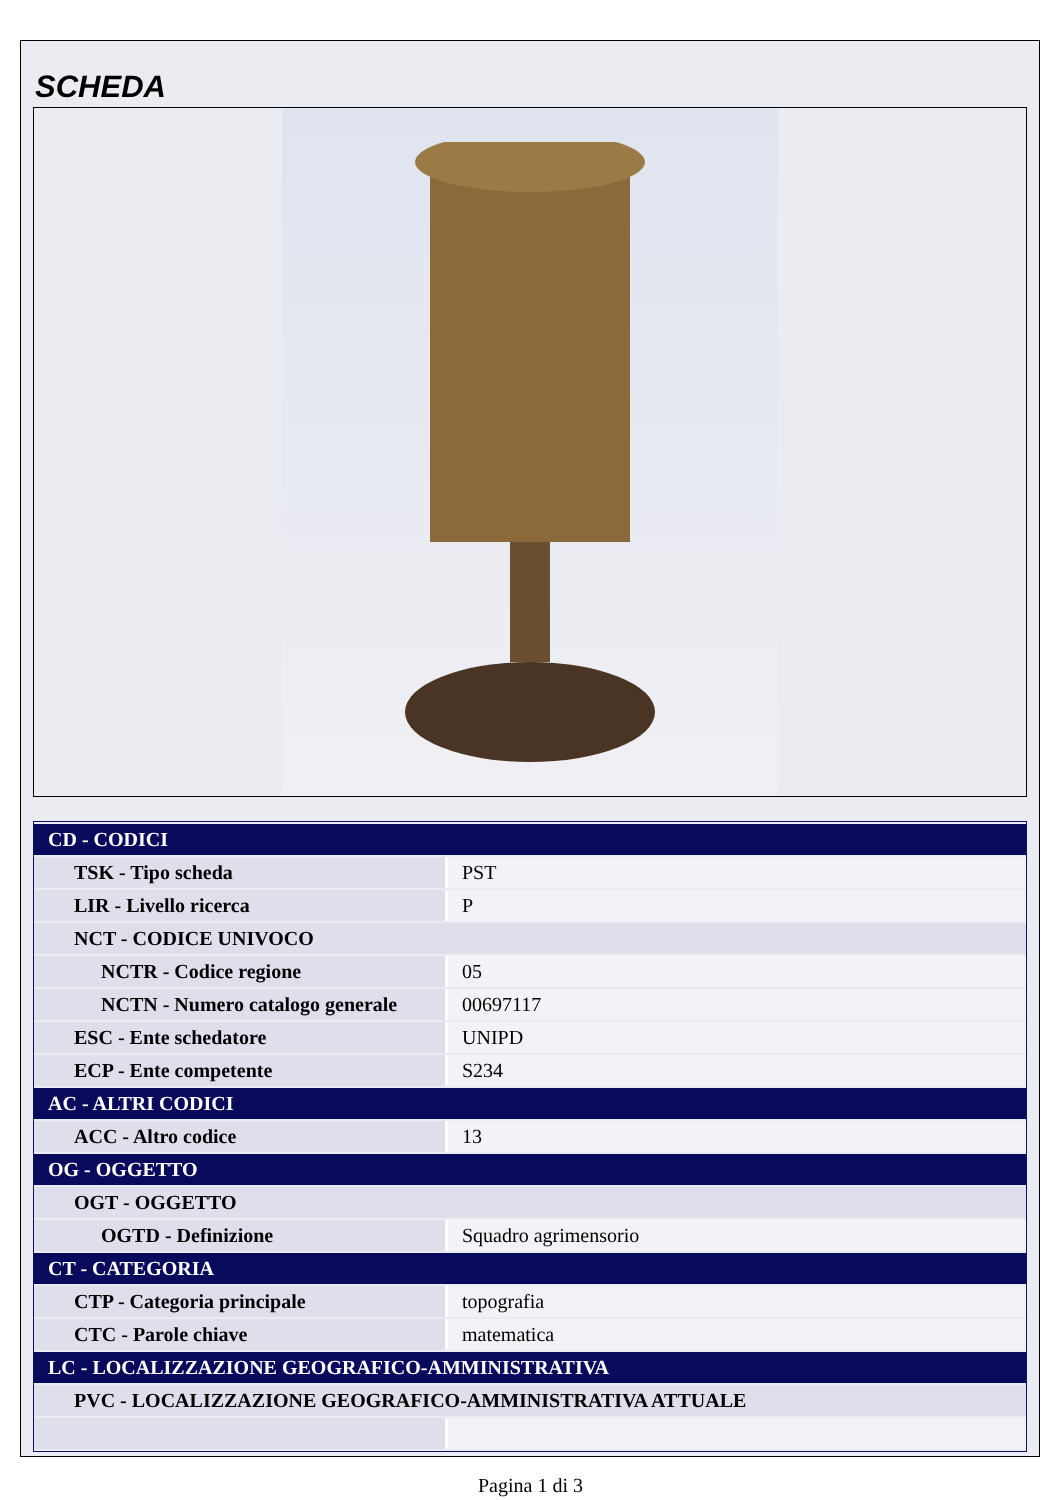SCHEDA
| CD - CODICI | |
| TSK - Tipo scheda | PST |
| LIR - Livello ricerca | P |
| NCT - CODICE UNIVOCO | |
| NCTR - Codice regione | 05 |
| NCTN - Numero catalogo generale | 00697117 |
| ESC - Ente schedatore | UNIPD |
| ECP - Ente competente | S234 |
| AC - ALTRI CODICI | |
| ACC - Altro codice | 13 |
| OG - OGGETTO | |
| OGT - OGGETTO | |
| OGTD - Definizione | Squadro agrimensorio |
| CT - CATEGORIA | |
| CTP - Categoria principale | topografia |
| CTC - Parole chiave | matematica |
| LC - LOCALIZZAZIONE GEOGRAFICO-AMMINISTRATIVA | |
| PVC - LOCALIZZAZIONE GEOGRAFICO-AMMINISTRATIVA ATTUALE | |
Pagina 1 di 3